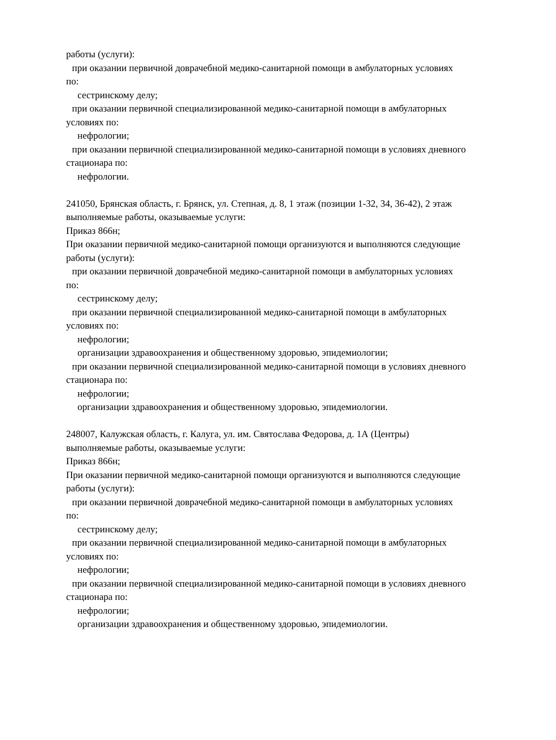работы (услуги):
при оказании первичной доврачебной медико-санитарной помощи в амбулаторных условиях
по:
сестринскому делу;
при оказании первичной специализированной медико-санитарной помощи в амбулаторных
условиях по:
нефрологии;
при оказании первичной специализированной медико-санитарной помощи в условиях дневного
стационара по:
нефрологии.
241050, Брянская область, г. Брянск, ул. Степная, д. 8, 1 этаж (позиции 1-32, 34, 36-42), 2 этаж
выполняемые работы, оказываемые услуги:
Приказ 866н;
При оказании первичной медико-санитарной помощи организуются и выполняются следующие
работы (услуги):
при оказании первичной доврачебной медико-санитарной помощи в амбулаторных условиях
по:
сестринскому делу;
при оказании первичной специализированной медико-санитарной помощи в амбулаторных
условиях по:
нефрологии;
организации здравоохранения и общественному здоровью, эпидемиологии;
при оказании первичной специализированной медико-санитарной помощи в условиях дневного
стационара по:
нефрологии;
организации здравоохранения и общественному здоровью, эпидемиологии.
248007, Калужская область, г. Калуга, ул. им. Святослава Федорова, д. 1А (Центры)
выполняемые работы, оказываемые услуги:
Приказ 866н;
При оказании первичной медико-санитарной помощи организуются и выполняются следующие
работы (услуги):
при оказании первичной доврачебной медико-санитарной помощи в амбулаторных условиях
по:
сестринскому делу;
при оказании первичной специализированной медико-санитарной помощи в амбулаторных
условиях по:
нефрологии;
при оказании первичной специализированной медико-санитарной помощи в условиях дневного
стационара по:
нефрологии;
организации здравоохранения и общественному здоровью, эпидемиологии.